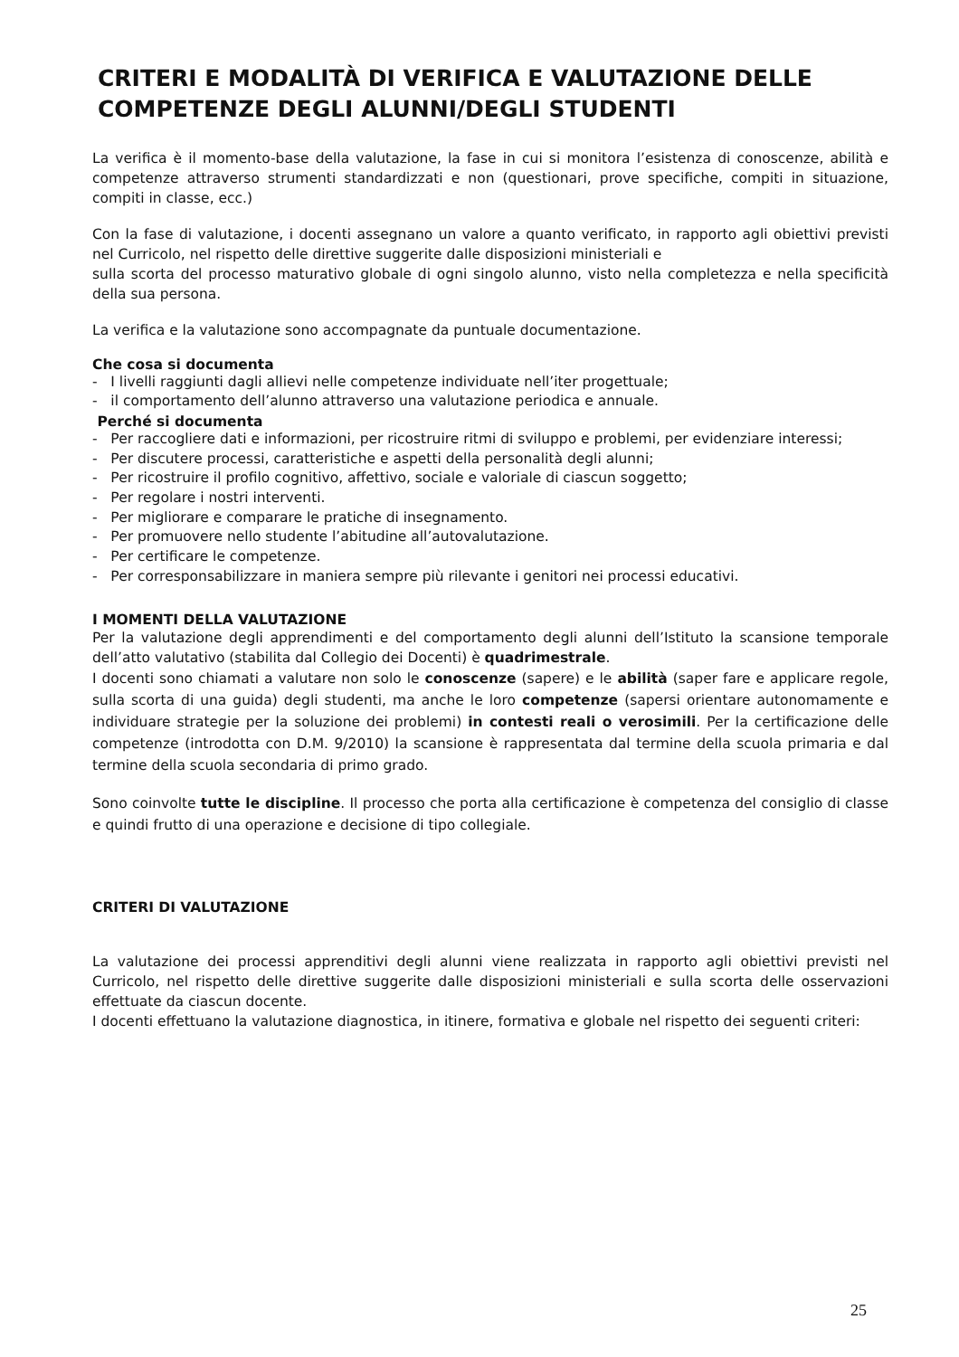CRITERI E MODALITÀ DI VERIFICA E VALUTAZIONE DELLE COMPETENZE DEGLI ALUNNI/DEGLI STUDENTI
La verifica è il momento-base della valutazione, la fase in cui si monitora l’esistenza di conoscenze, abilità e competenze attraverso strumenti standardizzati e non (questionari, prove specifiche, compiti in situazione, compiti in classe, ecc.)
Con la fase di valutazione, i docenti assegnano un valore a quanto verificato, in rapporto agli obiettivi previsti nel Curricolo, nel rispetto delle direttive suggerite dalle disposizioni ministeriali e
sulla scorta del processo maturativo globale di ogni singolo alunno, visto nella completezza e nella specificità della sua persona.
La verifica e la valutazione sono accompagnate da puntuale documentazione.
Che cosa si documenta
- I livelli raggiunti dagli allievi nelle competenze individuate nell’iter progettuale;
- il comportamento dell’alunno attraverso una valutazione periodica e annuale.
Perché si documenta
- Per raccogliere dati e informazioni, per ricostruire ritmi di sviluppo e problemi, per evidenziare interessi;
- Per discutere processi, caratteristiche e aspetti della personalità degli alunni;
- Per ricostruire il profilo cognitivo, affettivo, sociale e valoriale di ciascun soggetto;
- Per regolare i nostri interventi.
- Per migliorare e comparare le pratiche di insegnamento.
- Per promuovere nello studente l’abitudine all’autovalutazione.
- Per certificare le competenze.
- Per corresponsabilizzare in maniera sempre più rilevante i genitori nei processi educativi.
I MOMENTI DELLA VALUTAZIONE
Per la valutazione degli apprendimenti e del comportamento degli alunni dell’Istituto la scansione temporale dell’atto valutativo (stabilita dal Collegio dei Docenti) è quadrimestrale.
I docenti sono chiamati a valutare non solo le conoscenze (sapere) e le abilità (saper fare e applicare regole, sulla scorta di una guida) degli studenti, ma anche le loro competenze (sapersi orientare autonomamente e individuare strategie per la soluzione dei problemi) in contesti reali o verosimili. Per la certificazione delle competenze (introdotta con D.M. 9/2010) la scansione è rappresentata dal termine della scuola primaria e dal termine della scuola secondaria di primo grado.
Sono coinvolte tutte le discipline. Il processo che porta alla certificazione è competenza del consiglio di classe e quindi frutto di una operazione e decisione di tipo collegiale.
CRITERI DI VALUTAZIONE
La valutazione dei processi apprenditivi degli alunni viene realizzata in rapporto agli obiettivi previsti nel Curricolo, nel rispetto delle direttive suggerite dalle disposizioni ministeriali e sulla scorta delle osservazioni effettuate da ciascun docente.
I docenti effettuano la valutazione diagnostica, in itinere, formativa e globale nel rispetto dei seguenti criteri:
25